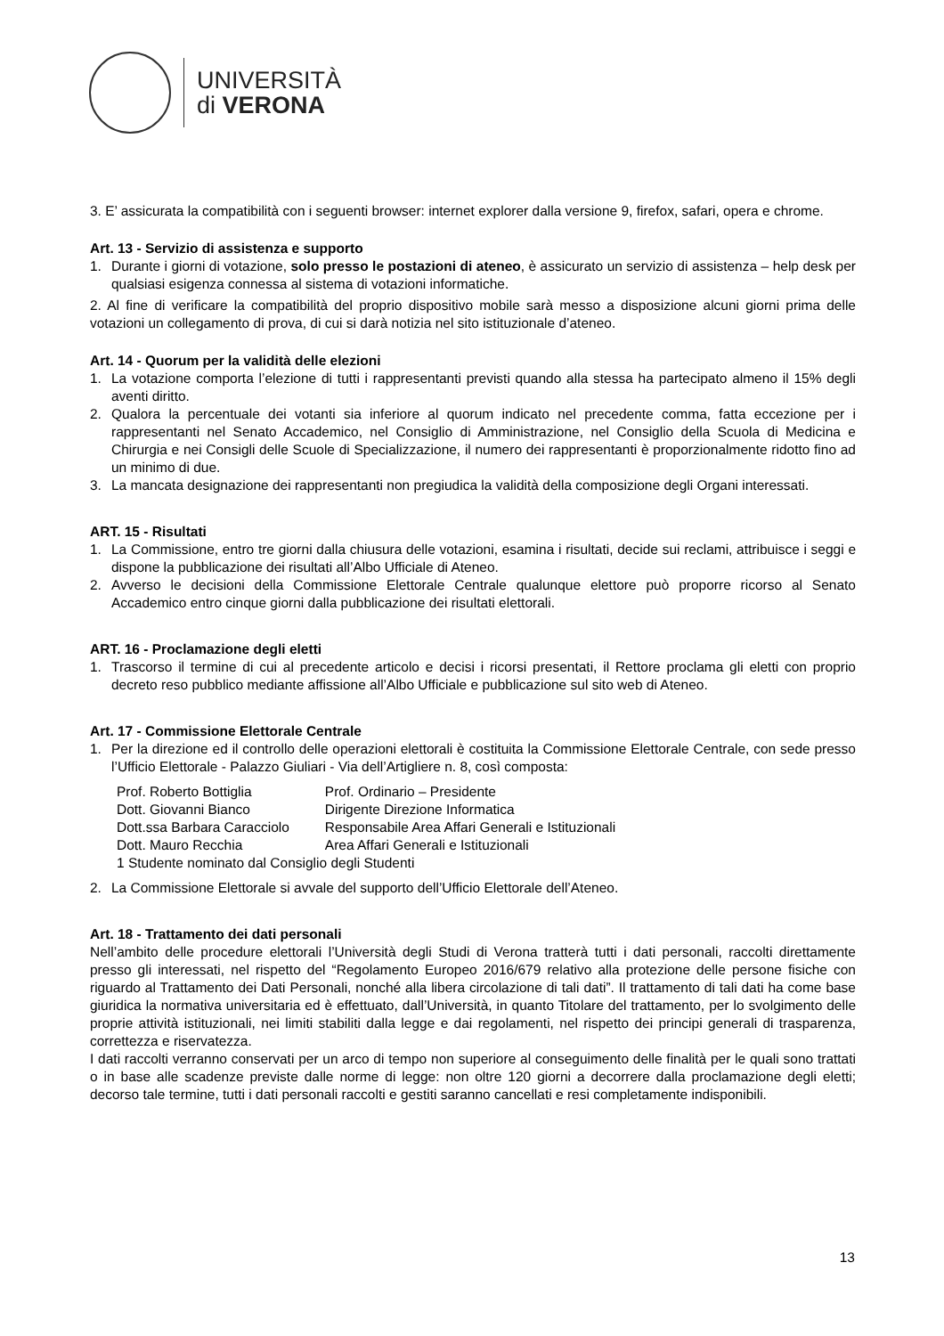UNIVERSITÀ
di VERONA
3. E’ assicurata la compatibilità con i seguenti browser: internet explorer dalla versione 9, firefox, safari, opera e chrome.
Art. 13 - Servizio di assistenza e supporto
1. Durante i giorni di votazione, solo presso le postazioni di ateneo, è assicurato un servizio di assistenza – help desk per qualsiasi esigenza connessa al sistema di votazioni informatiche.
2. Al fine di verificare la compatibilità del proprio dispositivo mobile sarà messo a disposizione alcuni giorni prima delle votazioni un collegamento di prova, di cui si darà notizia nel sito istituzionale d’ateneo.
Art. 14 - Quorum per la validità delle elezioni
1. La votazione comporta l’elezione di tutti i rappresentanti previsti quando alla stessa ha partecipato almeno il 15% degli aventi diritto.
2. Qualora la percentuale dei votanti sia inferiore al quorum indicato nel precedente comma, fatta eccezione per i rappresentanti nel Senato Accademico, nel Consiglio di Amministrazione, nel Consiglio della Scuola di Medicina e Chirurgia e nei Consigli delle Scuole di Specializzazione, il numero dei rappresentanti è proporzionalmente ridotto fino ad un minimo di due.
3. La mancata designazione dei rappresentanti non pregiudica la validità della composizione degli Organi interessati.
ART. 15 - Risultati
1. La Commissione, entro tre giorni dalla chiusura delle votazioni, esamina i risultati, decide sui reclami, attribuisce i seggi e dispone la pubblicazione dei risultati all’Albo Ufficiale di Ateneo.
2. Avverso le decisioni della Commissione Elettorale Centrale qualunque elettore può proporre ricorso al Senato Accademico entro cinque giorni dalla pubblicazione dei risultati elettorali.
ART. 16 - Proclamazione degli eletti
1. Trascorso il termine di cui al precedente articolo e decisi i ricorsi presentati, il Rettore proclama gli eletti con proprio decreto reso pubblico mediante affissione all’Albo Ufficiale e pubblicazione sul sito web di Ateneo.
Art. 17 - Commissione Elettorale Centrale
1. Per la direzione ed il controllo delle operazioni elettorali è costituita la Commissione Elettorale Centrale, con sede presso l’Ufficio Elettorale - Palazzo Giuliari - Via dell’Artigliere n. 8, così composta:
| Prof. Roberto Bottiglia | Prof. Ordinario – Presidente |
| Dott. Giovanni Bianco | Dirigente Direzione Informatica |
| Dott.ssa Barbara Caracciolo | Responsabile Area Affari Generali e Istituzionali |
| Dott. Mauro Recchia | Area Affari Generali e Istituzionali |
| 1 Studente nominato dal Consiglio degli Studenti | |
2. La Commissione Elettorale si avvale del supporto dell’Ufficio Elettorale dell’Ateneo.
Art. 18 - Trattamento dei dati personali
Nell’ambito delle procedure elettorali l’Università degli Studi di Verona tratterà tutti i dati personali, raccolti direttamente presso gli interessati, nel rispetto del “Regolamento Europeo 2016/679 relativo alla protezione delle persone fisiche con riguardo al Trattamento dei Dati Personali, nonché alla libera circolazione di tali dati”. Il trattamento di tali dati ha come base giuridica la normativa universitaria ed è effettuato, dall’Università, in quanto Titolare del trattamento, per lo svolgimento delle proprie attività istituzionali, nei limiti stabiliti dalla legge e dai regolamenti, nel rispetto dei principi generali di trasparenza, correttezza e riservatezza.
I dati raccolti verranno conservati per un arco di tempo non superiore al conseguimento delle finalità per le quali sono trattati o in base alle scadenze previste dalle norme di legge: non oltre 120 giorni a decorrere dalla proclamazione degli eletti; decorso tale termine, tutti i dati personali raccolti e gestiti saranno cancellati e resi completamente indisponibili.
13